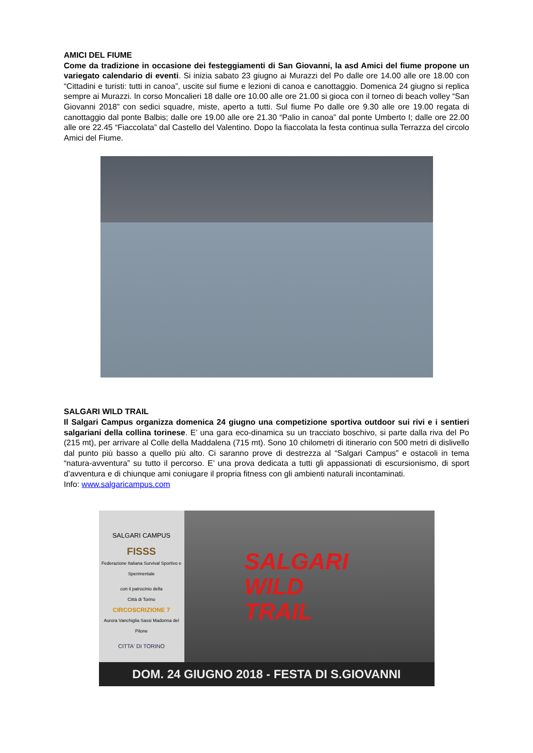AMICI DEL FIUME
Come da tradizione in occasione dei festeggiamenti di San Giovanni, la asd Amici del fiume propone un variegato calendario di eventi. Si inizia sabato 23 giugno ai Murazzi del Po dalle ore 14.00 alle ore 18.00 con “Cittadini e turisti: tutti in canoa”, uscite sul fiume e lezioni di canoa e canottaggio. Domenica 24 giugno si replica sempre ai Murazzi. In corso Moncalieri 18 dalle ore 10.00 alle ore 21.00 si gioca con il torneo di beach volley “San Giovanni 2018” con sedici squadre, miste, aperto a tutti. Sul fiume Po dalle ore 9.30 alle ore 19.00 regata di canottaggio dal ponte Balbis; dalle ore 19.00 alle ore 21.30 “Palio in canoa” dal ponte Umberto I; dalle ore 22.00 alle ore 22.45 “Fiaccolata” dal Castello del Valentino. Dopo la fiaccolata la festa continua sulla Terrazza del circolo Amici del Fiume.
SALGARI WILD TRAIL
Il Salgari Campus organizza domenica 24 giugno una competizione sportiva outdoor sui rivi e i sentieri salgariani della collina torinese. E’ una gara eco-dinamica su un tracciato boschivo, si parte dalla riva del Po (215 mt), per arrivare al Colle della Maddalena (715 mt). Sono 10 chilometri di itinerario con 500 metri di dislivello dal punto più basso a quello più alto. Ci saranno prove di destrezza al “Salgari Campus” e ostacoli in tema “natura-avventura” su tutto il percorso. E’ una prova dedicata a tutti gli appassionati di escursionismo, di sport d’avventura e di chiunque ami coniugare il propria fitness con gli ambienti naturali incontaminati.
Info: www.salgaricampus.com
SALGARI CAMPUS
FISSS
Federazione Italiana Survival Sportivo e Sperimentale
con il patrocinio della
Città di Torino
CIRCOSCRIZIONE 7
Aurora Vanchiglia Sassi Madonna del Pilone
CITTA' DI TORINO
SALGARI
WILD
TRAIL
DOM. 24 GIUGNO 2018 - FESTA DI S.GIOVANNI